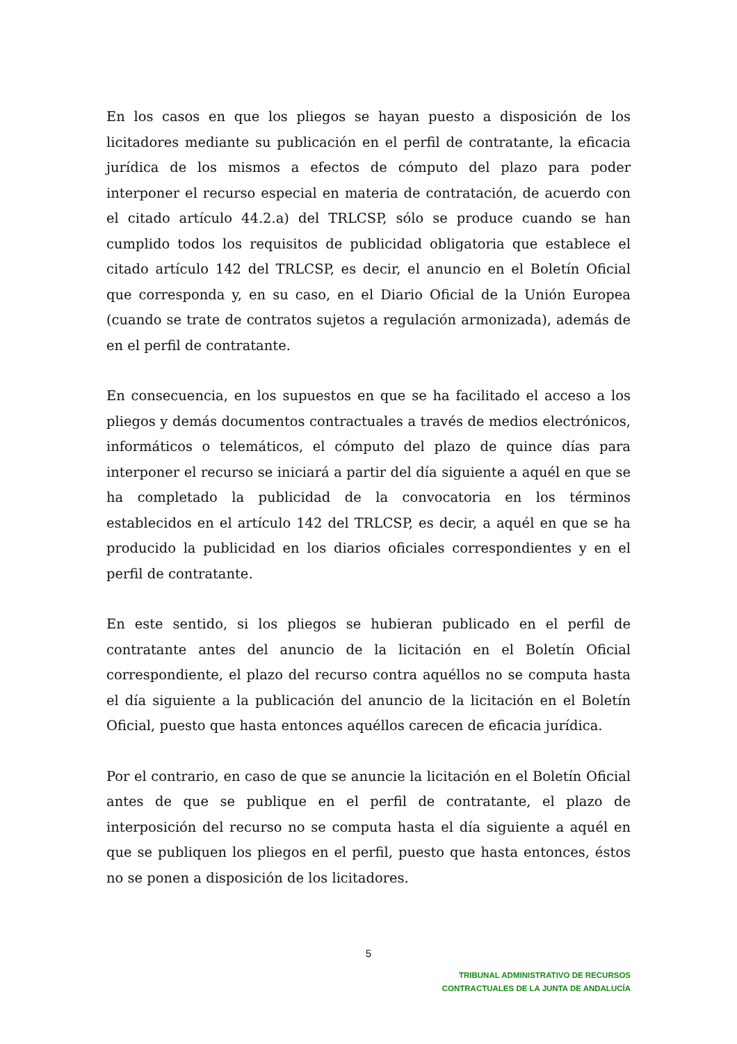En los casos en que los pliegos se hayan puesto a disposición de los licitadores mediante su publicación en el perfil de contratante, la eficacia jurídica de los mismos a efectos de cómputo del plazo para poder interponer el recurso especial en materia de contratación, de acuerdo con el citado artículo 44.2.a) del TRLCSP, sólo se produce cuando se han cumplido todos los requisitos de publicidad obligatoria que establece el citado artículo 142 del TRLCSP, es decir, el anuncio en el Boletín Oficial que corresponda y, en su caso, en el Diario Oficial de la Unión Europea (cuando se trate de contratos sujetos a regulación armonizada), además de en el perfil de contratante.
En consecuencia, en los supuestos en que se ha facilitado el acceso a los pliegos y demás documentos contractuales a través de medios electrónicos, informáticos o telemáticos, el cómputo del plazo de quince días para interponer el recurso se iniciará a partir del día siguiente a aquél en que se ha completado la publicidad de la convocatoria en los términos establecidos en el artículo 142 del TRLCSP, es decir, a aquél en que se ha producido la publicidad en los diarios oficiales correspondientes y en el perfil de contratante.
En este sentido, si los pliegos se hubieran publicado en el perfil de contratante antes del anuncio de la licitación en el Boletín Oficial correspondiente, el plazo del recurso contra aquéllos no se computa hasta el día siguiente a la publicación del anuncio de la licitación en el Boletín Oficial, puesto que hasta entonces aquéllos carecen de eficacia jurídica.
Por el contrario, en caso de que se anuncie la licitación en el Boletín Oficial antes de que se publique en el perfil de contratante, el plazo de interposición del recurso no se computa hasta el día siguiente a aquél en que se publiquen los pliegos en el perfil, puesto que hasta entonces, éstos no se ponen a disposición de los licitadores.
5
TRIBUNAL ADMINISTRATIVO DE RECURSOS
CONTRACTUALES DE LA JUNTA DE ANDALUCÍA